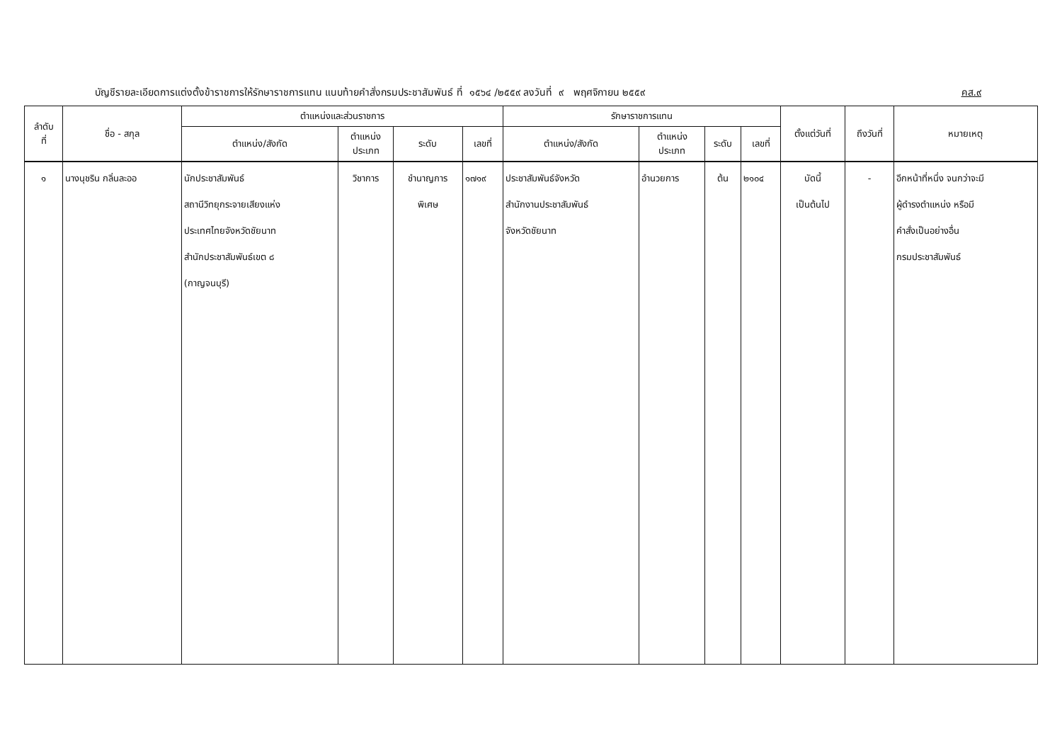บัญชีรายละเอียดการแต่งตั้งข้าราชการให้รักษาราชการแทน แนบท้ายคำสั่งกรมประชาสัมพันธ์ ที่ ๑๕๖๔ /๒๕๕๙ ลงวันที่ ๙ พฤศจิกายน ๒๕๕๙ คส.๙
| ลำดับ ที่ | ชื่อ - สกุล | ตำแหน่งและส่วนราชการ | | | | รักษาราชการแทน | | | | ตั้งแต่วันที่ | ถึงวันที่ | หมายเหตุ |
| --- | --- | --- | --- | --- | --- | --- | --- | --- | --- | --- | --- | --- |
| | | ตำแหน่ง/สังกัด | ตำแหน่ง ประเภท | ระดับ | เลขที่ | ตำแหน่ง/สังกัด | ตำแหน่ง ประเภท | ระดับ | เลขที่ | | | |
| ๑ | นางนุชริน กลิ่นละออ | นักประชาสัมพันธ์ สถานีวิทยุกระจายเสียงแห่ง ประเทศไทยจังหวัดชัยนาท สำนักประชาสัมพันธ์เขต ๘ (กาญจนบุรี) | วิชาการ | ชำนาญการ พิเศษ | ๑๗๑๙ | ประชาสัมพันธ์จังหวัด สำนักงานประชาสัมพันธ์ จังหวัดชัยนาท | อำนวยการ | ต้น | ๒๑๐๔ | บัดนี้ เป็นต้นไป | - | อีกหน้าที่หนึ่ง จนกว่าจะมี ผู้ดำรงตำแหน่ง หรือมี คำสั่งเป็นอย่างอื่น กรมประชาสัมพันธ์ |